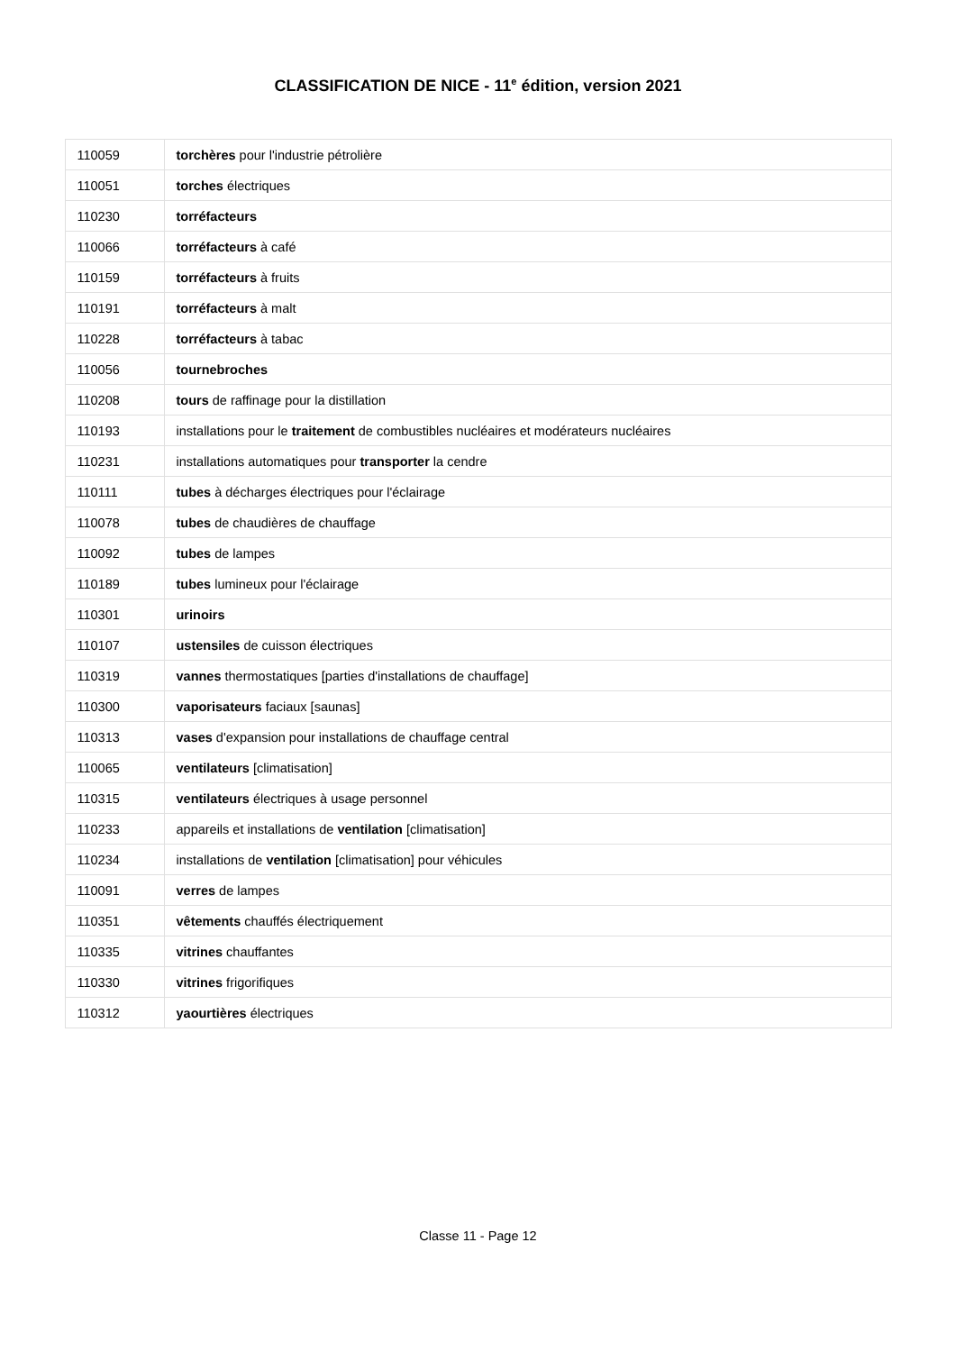CLASSIFICATION DE NICE - 11<sup>e</sup> édition, version 2021
| 110059 | torchères pour l'industrie pétrolière |
| 110051 | torches électriques |
| 110230 | torréfacteurs |
| 110066 | torréfacteurs à café |
| 110159 | torréfacteurs à fruits |
| 110191 | torréfacteurs à malt |
| 110228 | torréfacteurs à tabac |
| 110056 | tournebroches |
| 110208 | tours de raffinage pour la distillation |
| 110193 | installations pour le traitement de combustibles nucléaires et modérateurs nucléaires |
| 110231 | installations automatiques pour transporter la cendre |
| 110111 | tubes à décharges électriques pour l'éclairage |
| 110078 | tubes de chaudières de chauffage |
| 110092 | tubes de lampes |
| 110189 | tubes lumineux pour l'éclairage |
| 110301 | urinoirs |
| 110107 | ustensiles de cuisson électriques |
| 110319 | vannes thermostatiques [parties d'installations de chauffage] |
| 110300 | vaporisateurs faciaux [saunas] |
| 110313 | vases d'expansion pour installations de chauffage central |
| 110065 | ventilateurs [climatisation] |
| 110315 | ventilateurs électriques à usage personnel |
| 110233 | appareils et installations de ventilation [climatisation] |
| 110234 | installations de ventilation [climatisation] pour véhicules |
| 110091 | verres de lampes |
| 110351 | vêtements chauffés électriquement |
| 110335 | vitrines chauffantes |
| 110330 | vitrines frigorifiques |
| 110312 | yaourtières électriques |
Classe 11 - Page 12